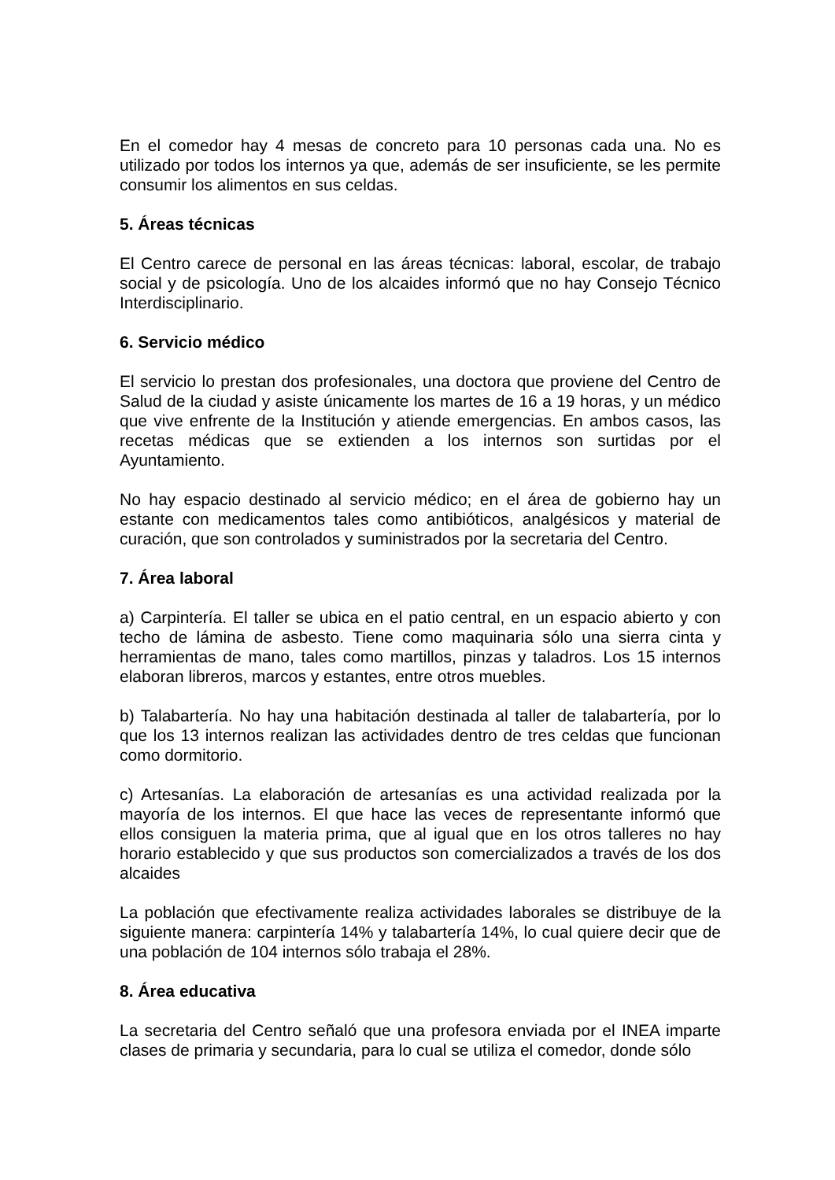En el comedor hay 4 mesas de concreto para 10 personas cada una. No es utilizado por todos los internos ya que, además de ser insuficiente, se les permite consumir los alimentos en sus celdas.
5. Áreas técnicas
El Centro carece de personal en las áreas técnicas: laboral, escolar, de trabajo social y de psicología. Uno de los alcaides informó que no hay Consejo Técnico Interdisciplinario.
6. Servicio médico
El servicio lo prestan dos profesionales, una doctora que proviene del Centro de Salud de la ciudad y asiste únicamente los martes de 16 a 19 horas, y un médico que vive enfrente de la Institución y atiende emergencias. En ambos casos, las recetas médicas que se extienden a los internos son surtidas por el Ayuntamiento.
No hay espacio destinado al servicio médico; en el área de gobierno hay un estante con medicamentos tales como antibióticos, analgésicos y material de curación, que son controlados y suministrados por la secretaria del Centro.
7. Área laboral
a) Carpintería. El taller se ubica en el patio central, en un espacio abierto y con techo de lámina de asbesto. Tiene como maquinaria sólo una sierra cinta y herramientas de mano, tales como martillos, pinzas y taladros. Los 15 internos elaboran libreros, marcos y estantes, entre otros muebles.
b) Talabartería. No hay una habitación destinada al taller de talabartería, por lo que los 13 internos realizan las actividades dentro de tres celdas que funcionan como dormitorio.
c) Artesanías. La elaboración de artesanías es una actividad realizada por la mayoría de los internos. El que hace las veces de representante informó que ellos consiguen la materia prima, que al igual que en los otros talleres no hay horario establecido y que sus productos son comercializados a través de los dos alcaides
La población que efectivamente realiza actividades laborales se distribuye de la siguiente manera: carpintería 14% y talabartería 14%, lo cual quiere decir que de una población de 104 internos sólo trabaja el 28%.
8. Área educativa
La secretaria del Centro señaló que una profesora enviada por el INEA imparte clases de primaria y secundaria, para lo cual se utiliza el comedor, donde sólo